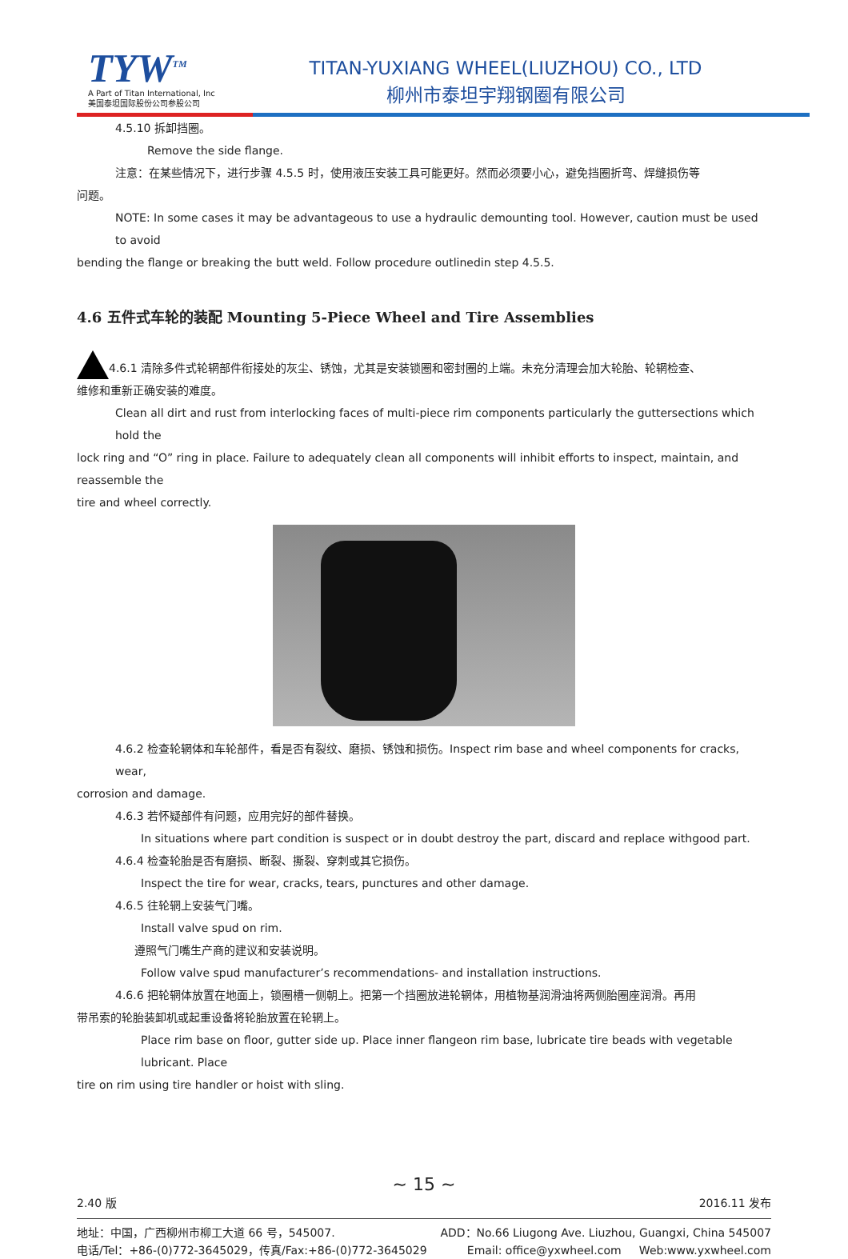TYW<sup>TM</sup>
A Part of Titan International, Inc
美国泰坦国际股份公司参股公司
TITAN-YUXIANG WHEEL(LIUZHOU) CO., LTD
柳州市泰坦宇翔钢圈有限公司
4.5.10 拆卸挡圈。
Remove the side flange.
注意：在某些情况下，进行步骤 4.5.5 时，使用液压安装工具可能更好。然而必须要小心，避免挡圈折弯、焊缝损伤等
问题。
NOTE: In some cases it may be advantageous to use a hydraulic demounting tool. However, caution must be used to avoid
bending the flange or breaking the butt weld. Follow procedure outlinedin step 4.5.5.
4.6 五件式车轮的装配 Mounting 5-Piece Wheel and Tire Assemblies
4.6.1 清除多件式轮辋部件衔接处的灰尘、锈蚀，尤其是安装锁圈和密封圈的上端。未充分清理会加大轮胎、轮辋检查、
维修和重新正确安装的难度。
Clean all dirt and rust from interlocking faces of multi-piece rim components particularly the guttersections which hold the
lock ring and “O” ring in place. Failure to adequately clean all components will inhibit efforts to inspect, maintain, and reassemble the
tire and wheel correctly.
4.6.2 检查轮辋体和车轮部件，看是否有裂纹、磨损、锈蚀和损伤。Inspect rim base and wheel components for cracks, wear,
corrosion and damage.
4.6.3 若怀疑部件有问题，应用完好的部件替换。
In situations where part condition is suspect or in doubt destroy the part, discard and replace withgood part.
4.6.4 检查轮胎是否有磨损、断裂、撕裂、穿刺或其它损伤。
Inspect the tire for wear, cracks, tears, punctures and other damage.
4.6.5 往轮辋上安装气门嘴。
Install valve spud on rim.
遵照气门嘴生产商的建议和安装说明。
Follow valve spud manufacturer’s recommendations- and installation instructions.
4.6.6 把轮辋体放置在地面上，锁圈槽一侧朝上。把第一个挡圈放进轮辋体，用植物基润滑油将两侧胎圈座润滑。再用
带吊索的轮胎装卸机或起重设备将轮胎放置在轮辋上。
Place rim base on floor, gutter side up. Place inner flangeon rim base, lubricate tire beads with vegetable lubricant. Place
tire on rim using tire handler or hoist with sling.
~ 15 ~
2.40 版 2016.11 发布
地址：中国，广西柳州市柳工大道 66 号，545007. ADD：No.66 Liugong Ave. Liuzhou, Guangxi, China 545007
电话/Tel：+86-(0)772-3645029，传真/Fax:+86-(0)772-3645029 Email: office@yxwheel.com Web:www.yxwheel.com